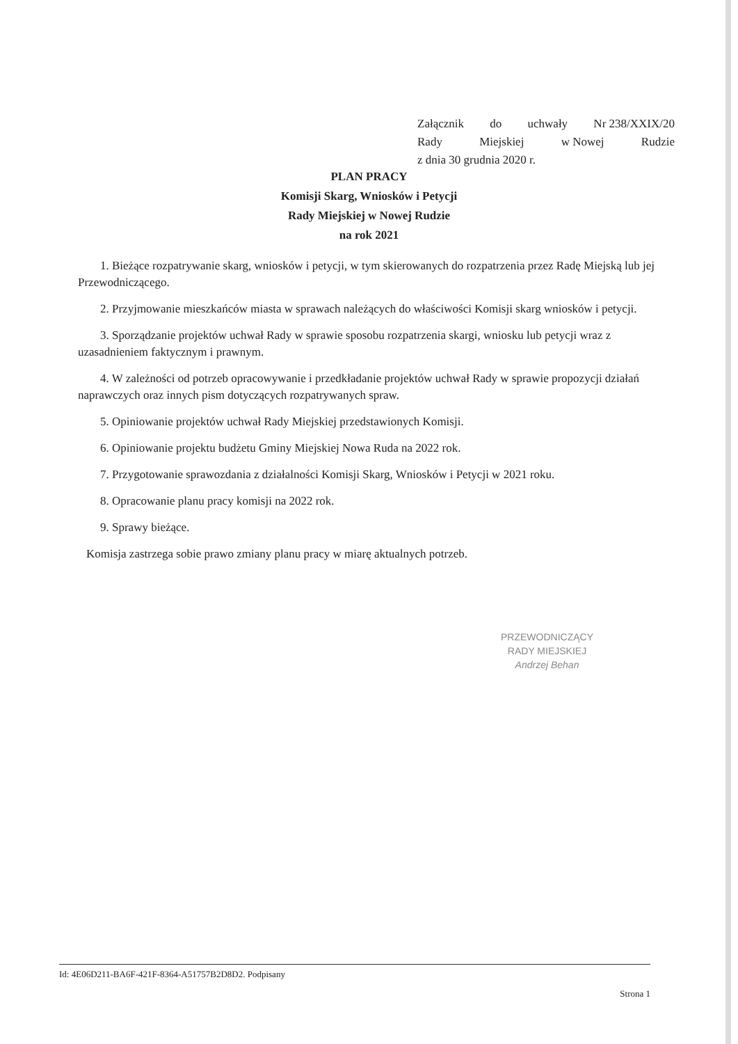Załącznik do uchwały Nr 238/XXIX/20
Rady Miejskiej w Nowej Rudzie
z dnia 30 grudnia 2020 r.
PLAN PRACY
Komisji Skarg, Wniosków i Petycji
Rady Miejskiej w Nowej Rudzie
na rok 2021
1. Bieżące rozpatrywanie skarg, wniosków i petycji, w tym skierowanych do rozpatrzenia przez Radę Miejską lub jej Przewodniczącego.
2. Przyjmowanie mieszkańców miasta w sprawach należących do właściwości Komisji skarg wniosków i petycji.
3. Sporządzanie projektów uchwał Rady w sprawie sposobu rozpatrzenia skargi, wniosku lub petycji wraz z uzasadnieniem faktycznym i prawnym.
4. W zależności od potrzeb opracowywanie i przedkładanie projektów uchwał Rady w sprawie propozycji działań naprawczych oraz innych pism dotyczących rozpatrywanych spraw.
5. Opiniowanie projektów uchwał Rady Miejskiej przedstawionych Komisji.
6. Opiniowanie projektu budżetu Gminy Miejskiej Nowa Ruda na 2022 rok.
7. Przygotowanie sprawozdania z działalności Komisji Skarg, Wniosków i Petycji w 2021 roku.
8. Opracowanie planu pracy komisji na 2022 rok.
9. Sprawy bieżące.
Komisja zastrzega sobie prawo zmiany planu pracy w miarę aktualnych potrzeb.
PRZEWODNICZĄCY
RADY MIEJSKIEJ
Andrzej Behan
Id: 4E06D211-BA6F-421F-8364-A51757B2D8D2. Podpisany
Strona 1